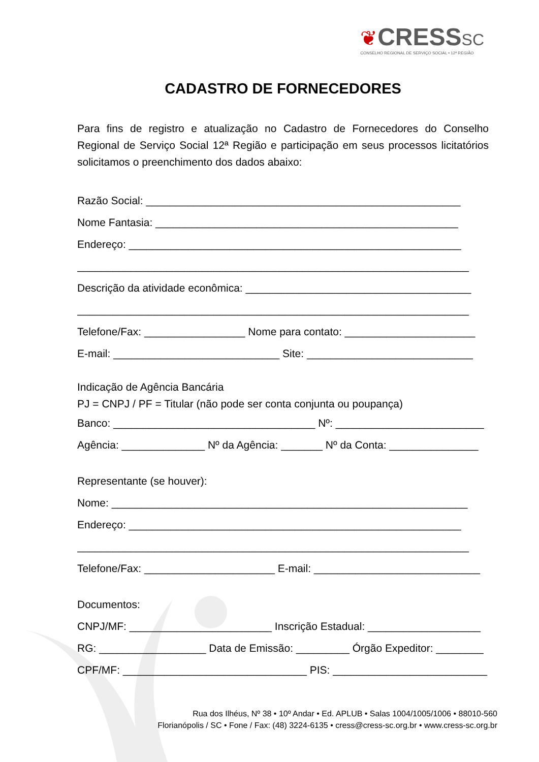❦CRESS SC
CONSELHO REGIONAL DE SERVIÇO SOCIAL • 12ª REGIÃO
CADASTRO DE FORNECEDORES
Para fins de registro e atualização no Cadastro de Fornecedores do Conselho Regional de Serviço Social 12ª Região e participação em seus processos licitatórios solicitamos o preenchimento dos dados abaixo:
Razão Social: _____________________________________________________
Nome Fantasia: ___________________________________________________
Endereço: ________________________________________________________
__________________________________________________________________
Descrição da atividade econômica: ______________________________________
__________________________________________________________________
Telefone/Fax: _________________ Nome para contato: ______________________
E-mail: ____________________________ Site: ____________________________
Indicação de Agência Bancária
PJ = CNPJ / PF = Titular (não pode ser conta conjunta ou poupança)
Banco: __________________________________ Nº: _________________________
Agência: ______________ Nº da Agência: _______ Nº da Conta: _______________
Representante (se houver):
Nome: ____________________________________________________________
Endereço: ________________________________________________________
__________________________________________________________________
Telefone/Fax: ______________________ E-mail: ____________________________
Documentos:
CNPJ/MF: ________________________ Inscrição Estadual: ___________________
RG: __________________ Data de Emissão: _________ Órgão Expeditor: ________
CPF/MF: _______________________________ PIS: __________________________
Rua dos Ilhéus, Nº 38 • 10º Andar • Ed. APLUB • Salas 1004/1005/1006 • 88010-560
Florianópolis / SC • Fone / Fax: (48) 3224-6135 • cress@cress-sc.org.br • www.cress-sc.org.br